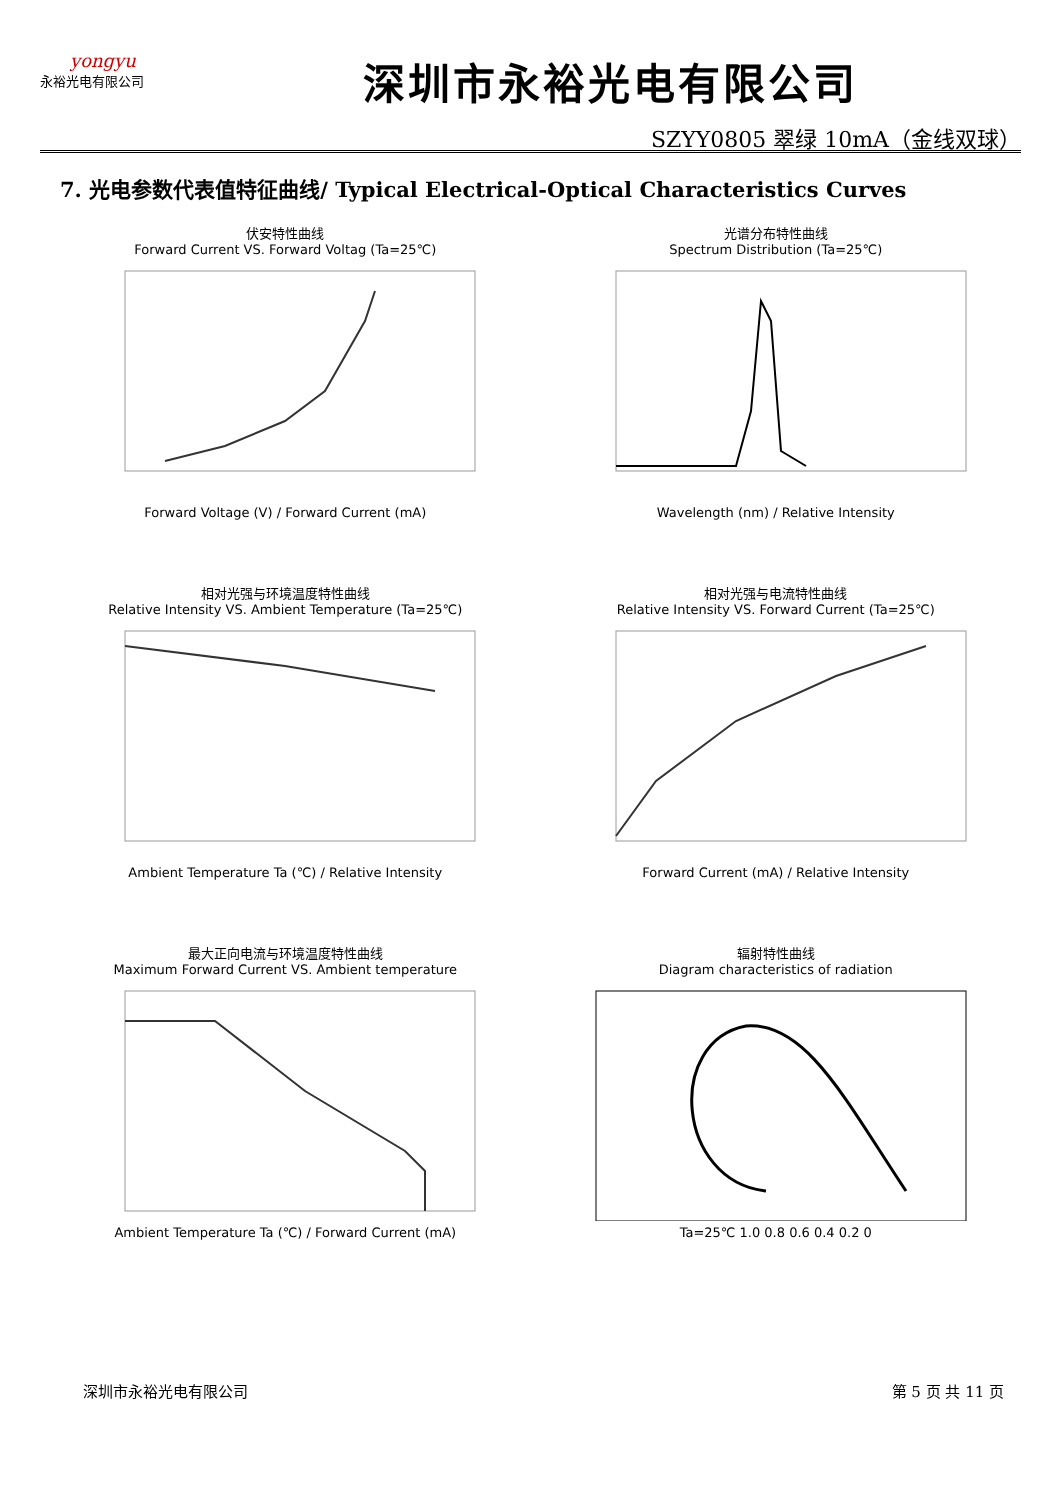yongyu
永裕光电有限公司
深圳市永裕光电有限公司
SZYY0805 翠绿 10mA（金线双球）
7. 光电参数代表值特征曲线/ Typical Electrical-Optical Characteristics Curves
伏安特性曲线
Forward Current VS. Forward Voltag (Ta=25℃) Forward Voltage (V) / Forward Current (mA)
光谱分布特性曲线
Spectrum Distribution (Ta=25℃) Wavelength (nm) / Relative Intensity
相对光强与环境温度特性曲线
Relative Intensity VS. Ambient Temperature (Ta=25℃) Ambient Temperature Ta (℃) / Relative Intensity
相对光强与电流特性曲线
Relative Intensity VS. Forward Current (Ta=25℃) Forward Current (mA) / Relative Intensity
最大正向电流与环境温度特性曲线
Maximum Forward Current VS. Ambient temperature Ambient Temperature Ta (℃) / Forward Current (mA)
辐射特性曲线
Diagram characteristics of radiation Ta=25℃ 1.0 0.8 0.6 0.4 0.2 0
深圳市永裕光电有限公司 第 5 页 共 11 页